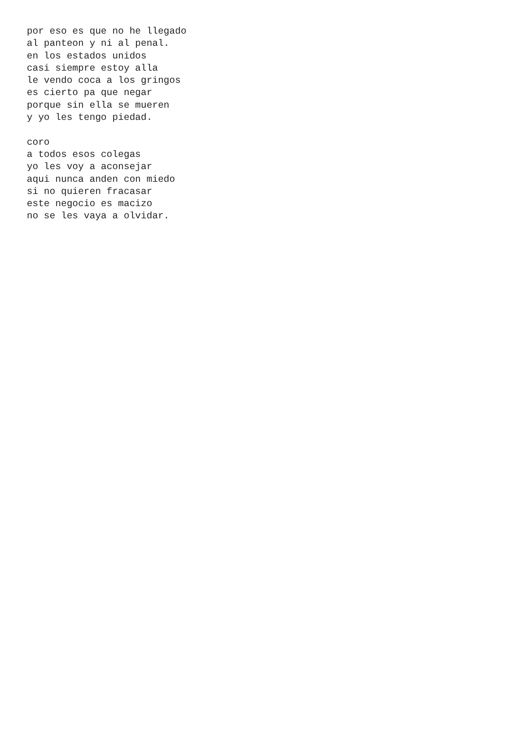por eso es que no he llegado
al panteon y ni al penal.
en los estados unidos
casi siempre estoy alla
le vendo coca a los gringos
es cierto pa que negar
porque sin ella se mueren
y yo les tengo piedad.

coro
a todos esos colegas
yo les voy a aconsejar
aqui nunca anden con miedo
si no quieren fracasar
este negocio es macizo
no se les vaya a olvidar.